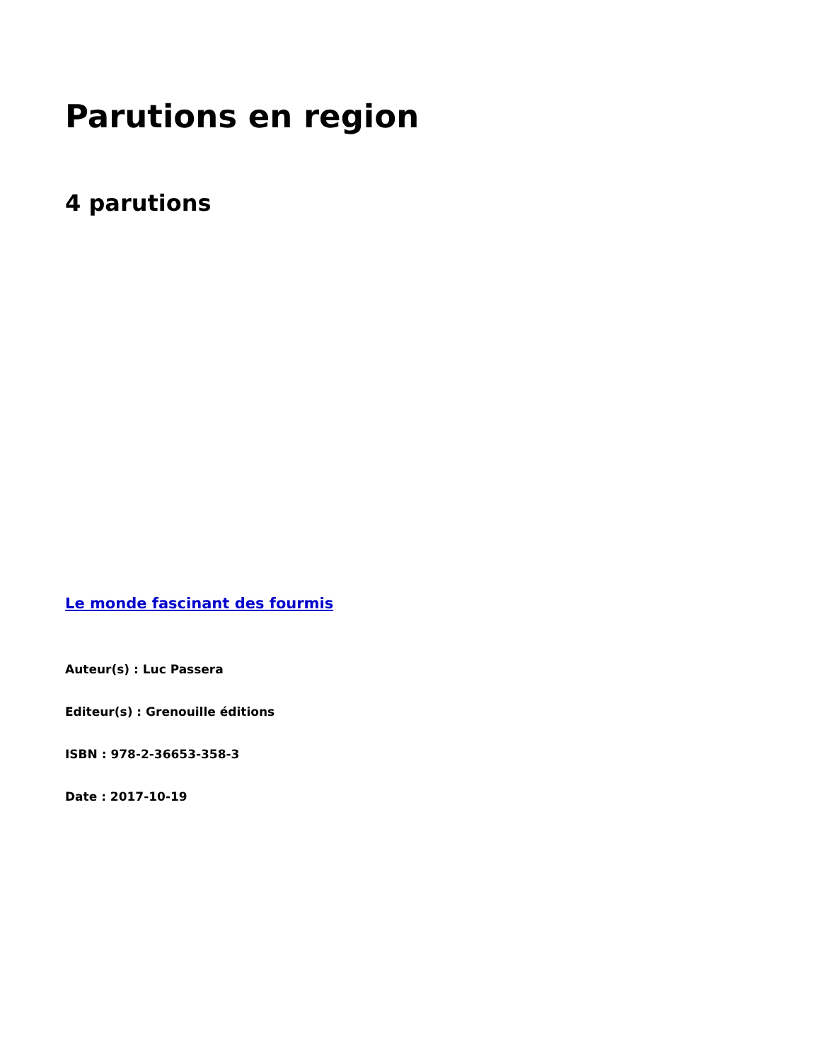Parutions en region
4 parutions
Le monde fascinant des fourmis
Auteur(s) : Luc Passera
Editeur(s) : Grenouille éditions
ISBN : 978-2-36653-358-3
Date : 2017-10-19